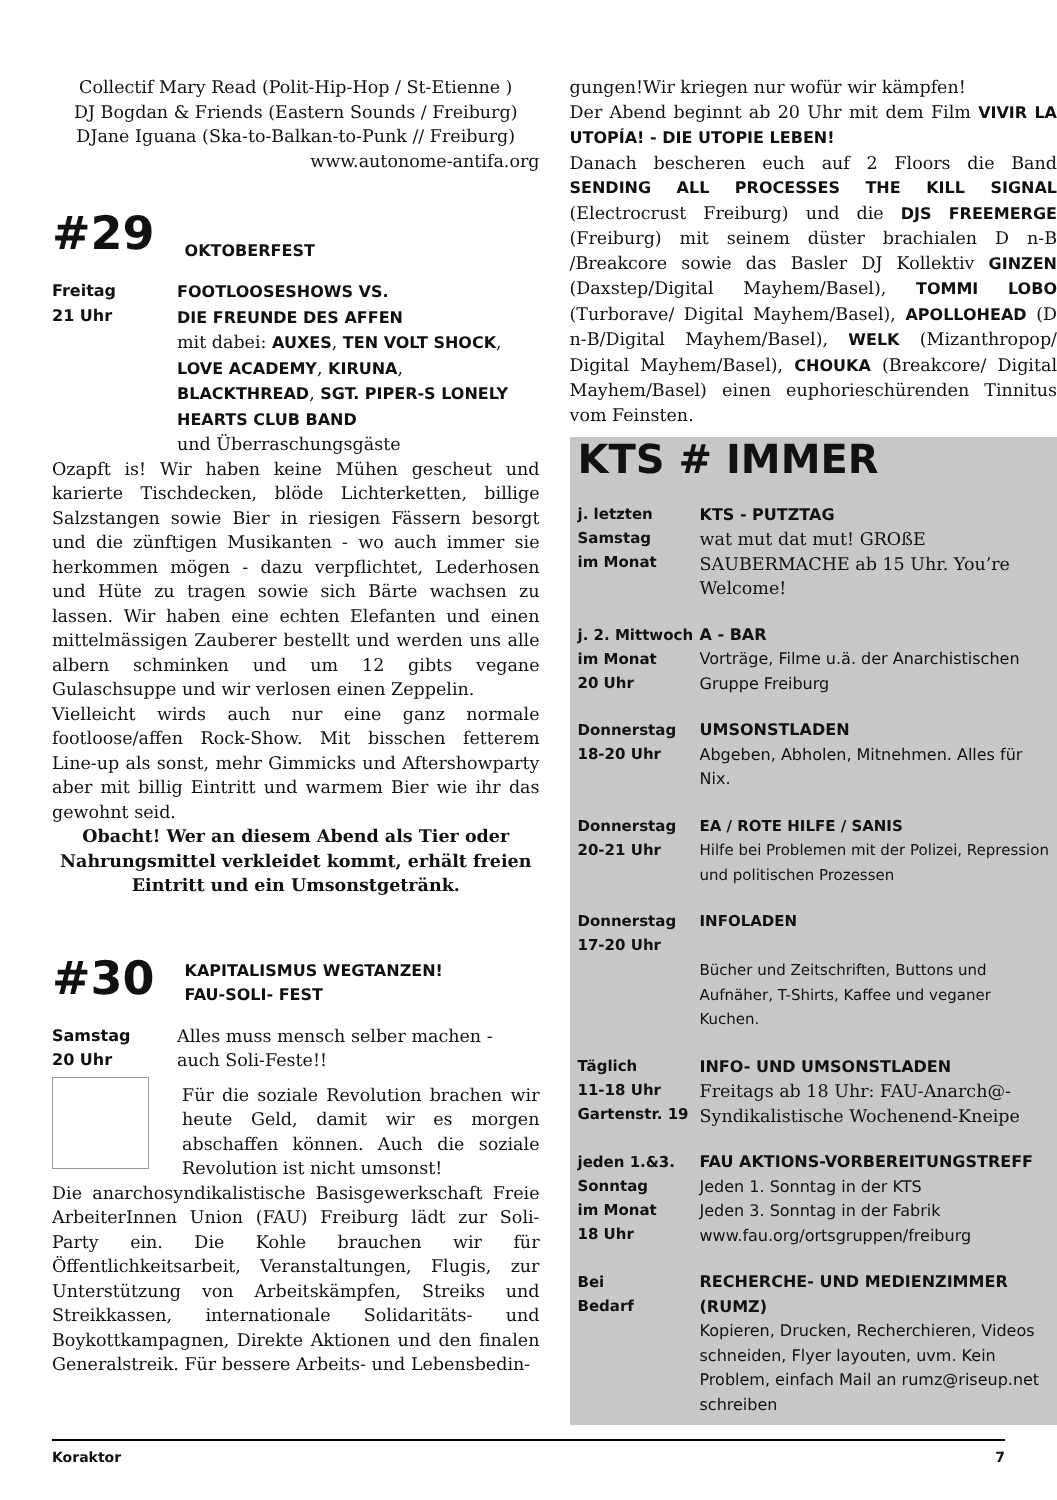Collectif Mary Read (Polit-Hip-Hop / St-Etienne )
DJ Bogdan & Friends (Eastern Sounds / Freiburg)
DJane Iguana (Ska-to-Balkan-to-Punk // Freiburg)
www.autonome-antifa.org
#29 OKTOBERFEST
Freitag
21 Uhr
FOOTLOOSESHOWS VS.
DIE FREUNDE DES AFFEN
mit dabei: AUXES, TEN VOLT SHOCK, LOVE ACADEMY, KIRUNA, BLACKTHREAD, SGT. PIPER-S LONELY HEARTS CLUB BAND
und Überraschungsgäste
Ozapft is! Wir haben keine Mühen gescheut und karierte Tischdecken, blöde Lichterketten, billige Salzstangen sowie Bier in riesigen Fässern besorgt und die zünftigen Musikanten - wo auch immer sie herkommen mögen - dazu verpflichtet, Lederhosen und Hüte zu tragen sowie sich Bärte wachsen zu lassen. Wir haben eine echten Elefanten und einen mittelmässigen Zauberer bestellt und werden uns alle albern schminken und um 12 gibts vegane Gulaschsuppe und wir verlosen einen Zeppelin.
Vielleicht wirds auch nur eine ganz normale footloose/affen Rock-Show. Mit bisschen fetterem Line-up als sonst, mehr Gimmicks und Aftershowparty aber mit billig Eintritt und warmem Bier wie ihr das gewohnt seid.
Obacht! Wer an diesem Abend als Tier oder Nahrungsmittel verkleidet kommt, erhält freien Eintritt und ein Umsonstgetränk.
#30 KAPITALISMUS WEGTANZEN!
FAU-SOLI- FEST
Samstag
20 Uhr
Alles muss mensch selber machen - auch Soli-Feste!!
Für die soziale Revolution brachen wir heute Geld, damit wir es morgen abschaffen können. Auch die soziale Revolution ist nicht umsonst!
Die anarchosyndikalistische Basisgewerkschaft Freie ArbeiterInnen Union (FAU) Freiburg lädt zur Soli-Party ein. Die Kohle brauchen wir für Öffentlichkeitsarbeit, Veranstaltungen, Flugis, zur Unterstützung von Arbeitskämpfen, Streiks und Streikkassen, internationale Solidaritäts- und Boykottkampagnen, Direkte Aktionen und den finalen Generalstreik. Für bessere Arbeits- und Lebensbedin-
gungen!Wir kriegen nur wofür wir kämpfen!
Der Abend beginnt ab 20 Uhr mit dem Film VIVIR LA UTOPÍA! - DIE UTOPIE LEBEN!
Danach bescheren euch auf 2 Floors die Band SENDING ALL PROCESSES THE KILL SIGNAL (Electrocrust Freiburg) und die DJS FREEMERGE (Freiburg) mit seinem düster brachialen D n-B /Breakcore sowie das Basler DJ Kollektiv GINZEN (Daxstep/Digital Mayhem/Basel), TOMMI LOBO (Turborave/ Digital Mayhem/Basel), APOLLOHEAD (D n-B/Digital Mayhem/Basel), WELK (Mizanthropop/ Digital Mayhem/Basel), CHOUKA (Breakcore/ Digital Mayhem/Basel) einen euphorieschürenden Tinnitus vom Feinsten.
KTS # IMMER
j. letzten
Samstag
im Monat
KTS - PUTZTAG
wat mut dat mut! GROßE SAUBERMACHE ab 15 Uhr. You’re Welcome!
j. 2. Mittwoch
im Monat
20 Uhr
A - BAR
Vorträge, Filme u.ä. der Anarchistischen Gruppe Freiburg
Donnerstag
18-20 Uhr
UMSONSTLADEN
Abgeben, Abholen, Mitnehmen. Alles für Nix.
Donnerstag
20-21 Uhr
EA / ROTE HILFE / SANIS
Hilfe bei Problemen mit der Polizei, Repression und politischen Prozessen
Donnerstag
17-20 Uhr
INFOLADEN
Bücher und Zeitschriften, Buttons und Aufnäher, T-Shirts, Kaffee und veganer Kuchen.
Täglich
11-18 Uhr
Gartenstr. 19
INFO- UND UMSONSTLADEN
Freitags ab 18 Uhr: FAU-Anarch@-Syndikalistische Wochenend-Kneipe
jeden 1.&3.
Sonntag
im Monat
18 Uhr
FAU AKTIONS-VORBEREITUNGSTREFF
Jeden 1. Sonntag in der KTS
Jeden 3. Sonntag in der Fabrik
www.fau.org/ortsgruppen/freiburg
Bei
Bedarf
RECHERCHE- UND MEDIENZIMMER (RUMZ)
Kopieren, Drucken, Recherchieren, Videos schneiden, Flyer layouten, uvm. Kein Problem, einfach Mail an rumz@riseup.net schreiben
Koraktor 7